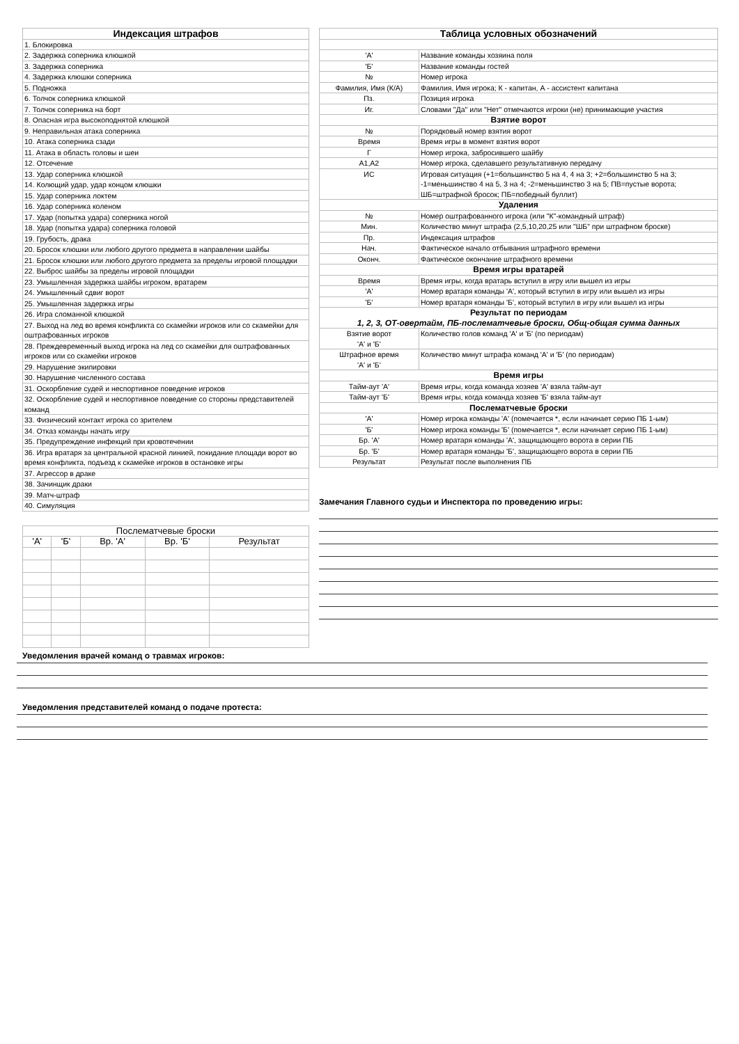| Индексация штрафов |
| --- |
| 1. Блокировка |
| 2. Задержка соперника клюшкой |
| 3. Задержка соперника |
| 4. Задержка клюшки соперника |
| 5. Подножка |
| 6. Толчок соперника клюшкой |
| 7. Толчок соперника на борт |
| 8. Опасная игра высокоподнятой клюшкой |
| 9. Неправильная атака соперника |
| 10. Атака соперника сзади |
| 11. Атака в область головы и шеи |
| 12. Отсечение |
| 13. Удар соперника клюшкой |
| 14. Колющий удар, удар концом клюшки |
| 15. Удар соперника локтем |
| 16. Удар соперника коленом |
| 17. Удар (попытка удара) соперника ногой |
| 18. Удар (попытка удара) соперника головой |
| 19. Грубость, драка |
| 20. Бросок клюшки или любого другого предмета в направлении шайбы |
| 21. Бросок клюшки или любого другого предмета за пределы игровой площадки |
| 22. Выброс шайбы за пределы игровой площадки |
| 23. Умышленная задержка шайбы игроком, вратарем |
| 24. Умышленный сдвиг ворот |
| 25. Умышленная задержка игры |
| 26. Игра сломанной клюшкой |
| 27. Выход на лед во время конфликта со скамейки игроков или со скамейки для оштрафованных игроков |
| 28. Преждевременный выход игрока на лед со скамейки для оштрафованных игроков или со скамейки игроков |
| 29. Нарушение экипировки |
| 30. Нарушение численного состава |
| 31. Оскорбление судей и неспортивное поведение игроков |
| 32. Оскорбление судей и неспортивное поведение со стороны представителей команд |
| 33. Физический контакт игрока со зрителем |
| 34. Отказ команды начать игру |
| 35. Предупреждение инфекций при кровотечении |
| 36. Игра вратаря за центральной красной линией, покидание площади ворот во время конфликта, подъезд к скамейке игроков в остановке игры |
| 37. Агрессор в драке |
| 38. Зачинщик драки |
| 39. Матч-штраф |
| 40. Симуляция |
| Послематчевые броски | | | | |
| --- | --- | --- | --- | --- |
| 'А' | 'Б' | Вр. 'А' | Вр. 'Б' | Результат |
| Таблица условных обозначений | |
| --- | --- |
| 'А' | Название команды хозяина поля |
| 'Б' | Название команды гостей |
| № | Номер игрока |
| Фамилия, Имя (К/А) | Фамилия, Имя игрока; К - капитан, А - ассистент капитана |
| Пз. | Позиция игрока |
| Иг. | Словами "Да" или "Нет" отмечаются игроки (не) принимающие участия |
| Взятие ворот | |
| № | Порядковый номер взятия ворот |
| Время | Время игры в момент взятия ворот |
| Г | Номер игрока, забросившего шайбу |
| А1,А2 | Номер игрока, сделавшего результативную передачу |
| ИС | Игровая ситуация (+1=большинство 5 на 4, 4 на 3; +2=большинство 5 на 3; -1=меньшинство 4 на 5, 3 на 4; -2=меньшинство 3 на 5; ПВ=пустые ворота; ШБ=штрафной бросок; ПБ=победный буллит) |
| Удаления | |
| № | Номер оштрафованного игрока (или "К"-командный штраф) |
| Мин. | Количество минут штрафа (2,5,10,20,25 или "ШБ" при штрафном броске) |
| Пр. | Индексация штрафов |
| Нач. | Фактическое начало отбывания штрафного времени |
| Оконч. | Фактическое окончание штрафного времени |
| Время игры вратарей | |
| Время | Время игры, когда вратарь вступил в игру или вышел из игры |
| 'А' | Номер вратаря команды 'А', который вступил в игру или вышел из игры |
| 'Б' | Номер вратаря команды 'Б', который вступил в игру или вышел из игры |
| Результат по периодам 1, 2, 3, ОТ-овертайм, ПБ-послематчевые броски, Общ-общая сумма данных | |
| Взятие ворот 'А' и 'Б' | Количество голов команд 'А' и 'Б' (по периодам) |
| Штрафное время 'А' и 'Б' | Количество минут штрафа команд 'А' и 'Б' (по периодам) |
| Время игры | |
| Тайм-аут 'А' | Время игры, когда команда хозяев 'А' взяла тайм-аут |
| Тайм-аут 'Б' | Время игры, когда команда хозяев 'Б' взяла тайм-аут |
| Послематчевые броски | |
| 'А' | Номер игрока команды 'А' (помечается *, если начинает серию ПБ 1-ым) |
| 'Б' | Номер игрока команды 'Б' (помечается *, если начинает серию ПБ 1-ым) |
| Бр. 'А' | Номер вратаря команды 'А', защищающего ворота в серии ПБ |
| Бр. 'Б' | Номер вратаря команды 'Б', защищающего ворота в серии ПБ |
| Результат | Результат после выполнения ПБ |
Замечания Главного судьи и Инспектора по проведению игры:
Уведомления врачей команд о травмах игроков:
Уведомления представителей команд о подаче протеста: